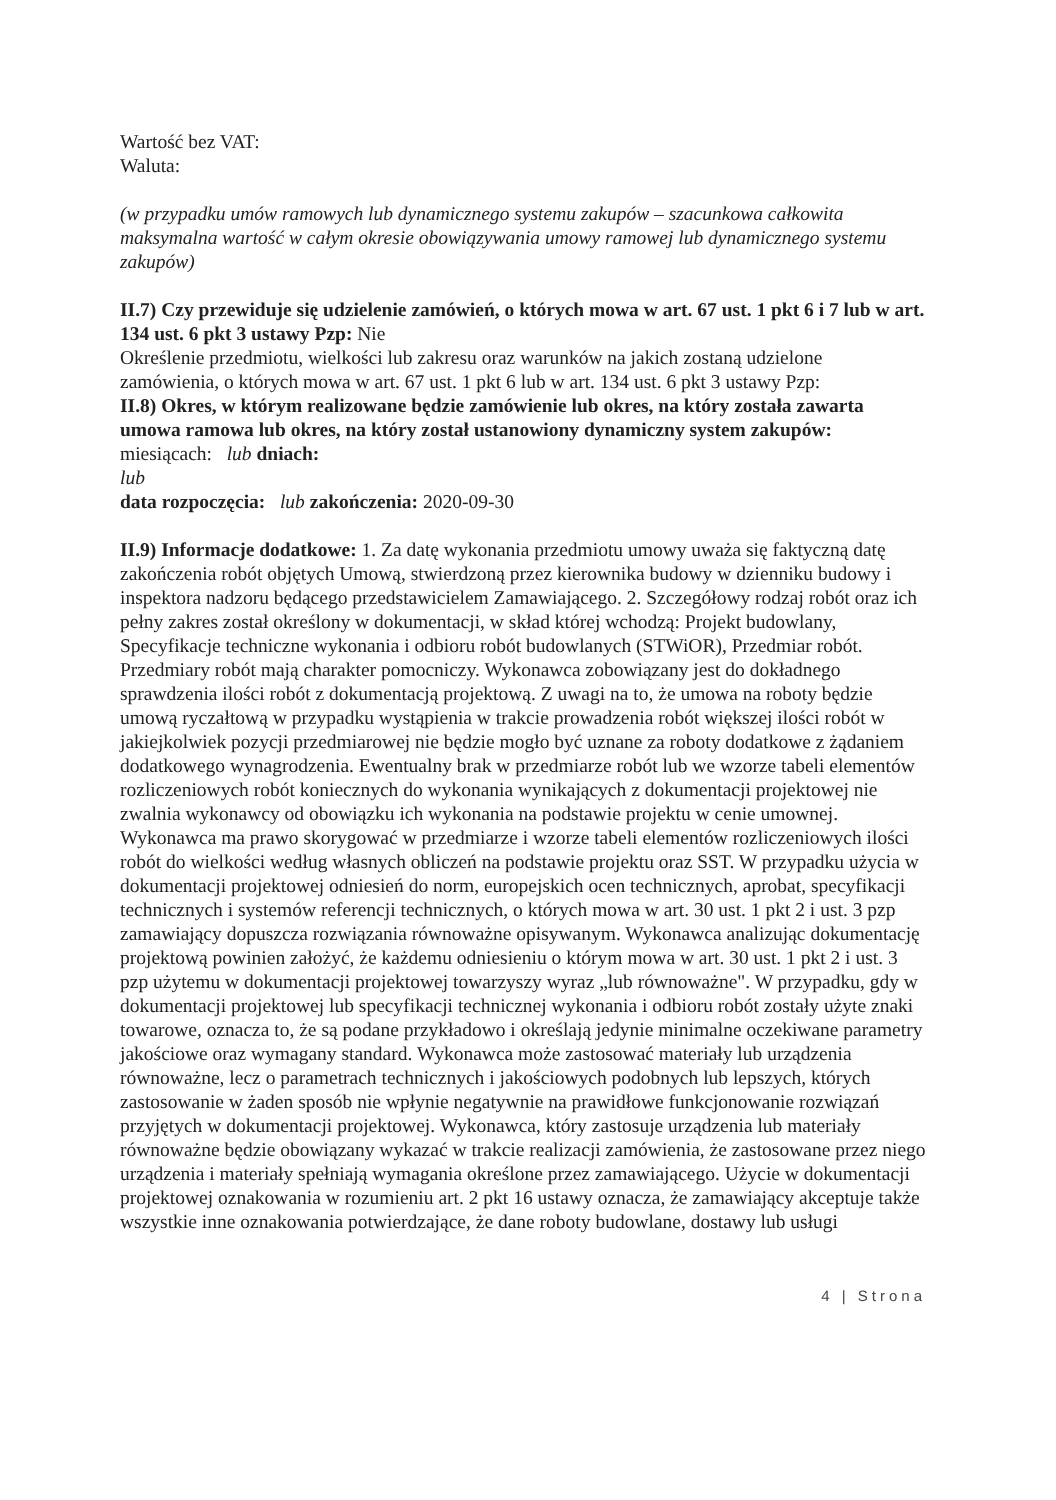Wartość bez VAT:
Waluta:
(w przypadku umów ramowych lub dynamicznego systemu zakupów – szacunkowa całkowita maksymalna wartość w całym okresie obowiązywania umowy ramowej lub dynamicznego systemu zakupów)
II.7) Czy przewiduje się udzielenie zamówień, o których mowa w art. 67 ust. 1 pkt 6 i 7 lub w art. 134 ust. 6 pkt 3 ustawy Pzp: Nie
Określenie przedmiotu, wielkości lub zakresu oraz warunków na jakich zostaną udzielone zamówienia, o których mowa w art. 67 ust. 1 pkt 6 lub w art. 134 ust. 6 pkt 3 ustawy Pzp:
II.8) Okres, w którym realizowane będzie zamówienie lub okres, na który została zawarta umowa ramowa lub okres, na który został ustanowiony dynamiczny system zakupów:
miesiącach: lub dniach:
lub
data rozpoczęcia: lub zakończenia: 2020-09-30
II.9) Informacje dodatkowe: 1. Za datę wykonania przedmiotu umowy uważa się faktyczną datę zakończenia robót objętych Umową, stwierdzoną przez kierownika budowy w dzienniku budowy i inspektora nadzoru będącego przedstawicielem Zamawiającego. 2. Szczegółowy rodzaj robót oraz ich pełny zakres został określony w dokumentacji, w skład której wchodzą: Projekt budowlany, Specyfikacje techniczne wykonania i odbioru robót budowlanych (STWiOR), Przedmiar robót. Przedmiary robót mają charakter pomocniczy. Wykonawca zobowiązany jest do dokładnego sprawdzenia ilości robót z dokumentacją projektową. Z uwagi na to, że umowa na roboty będzie umową ryczałtową w przypadku wystąpienia w trakcie prowadzenia robót większej ilości robót w jakiejkolwiek pozycji przedmiarowej nie będzie mogło być uznane za roboty dodatkowe z żądaniem dodatkowego wynagrodzenia. Ewentualny brak w przedmiarze robót lub we wzorze tabeli elementów rozliczeniowych robót koniecznych do wykonania wynikających z dokumentacji projektowej nie zwalnia wykonawcy od obowiązku ich wykonania na podstawie projektu w cenie umownej. Wykonawca ma prawo skorygować w przedmiarze i wzorze tabeli elementów rozliczeniowych ilości robót do wielkości według własnych obliczeń na podstawie projektu oraz SST. W przypadku użycia w dokumentacji projektowej odniesień do norm, europejskich ocen technicznych, aprobat, specyfikacji technicznych i systemów referencji technicznych, o których mowa w art. 30 ust. 1 pkt 2 i ust. 3 pzp zamawiający dopuszcza rozwiązania równoważne opisywanym. Wykonawca analizując dokumentację projektową powinien założyć, że każdemu odniesieniu o którym mowa w art. 30 ust. 1 pkt 2 i ust. 3 pzp użytemu w dokumentacji projektowej towarzyszy wyraz „lub równoważne". W przypadku, gdy w dokumentacji projektowej lub specyfikacji technicznej wykonania i odbioru robót zostały użyte znaki towarowe, oznacza to, że są podane przykładowo i określają jedynie minimalne oczekiwane parametry jakościowe oraz wymagany standard. Wykonawca może zastosować materiały lub urządzenia równoważne, lecz o parametrach technicznych i jakościowych podobnych lub lepszych, których zastosowanie w żaden sposób nie wpłynie negatywnie na prawidłowe funkcjonowanie rozwiązań przyjętych w dokumentacji projektowej. Wykonawca, który zastosuje urządzenia lub materiały równoważne będzie obowiązany wykazać w trakcie realizacji zamówienia, że zastosowane przez niego urządzenia i materiały spełniają wymagania określone przez zamawiającego. Użycie w dokumentacji projektowej oznakowania w rozumieniu art. 2 pkt 16 ustawy oznacza, że zamawiający akceptuje także wszystkie inne oznakowania potwierdzające, że dane roboty budowlane, dostawy lub usługi
4 | Strona